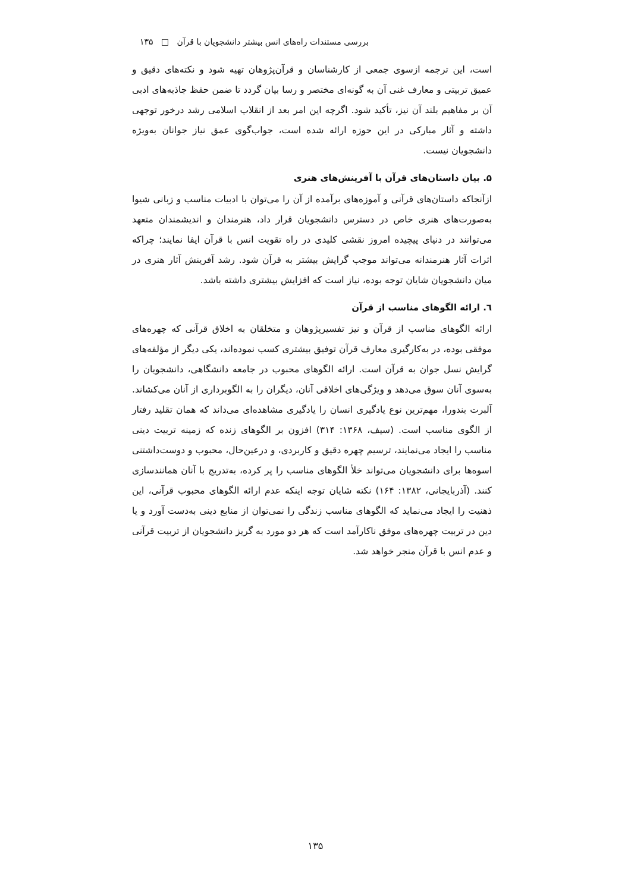بررسی مستندات راه‌های انس بیشتر دانشجویان با قرآن □ ۱۳۵
است، این ترجمه ازسوی جمعی از کارشناسان و قرآن‌پژوهان تهیه شود و نکته‌های دقیق و عمیق تربیتی و معارف غنی آن به گونه‌ای مختصر و رسا بیان گردد تا ضمن حفظ جاذبه‌های ادبی آن بر مفاهیم بلند آن نیز، تأکید شود. اگرچه این امر بعد از انقلاب اسلامی رشد درخور توجهی داشته و آثار مبارکی در این حوزه ارائه شده است، جواب‌گوی عمق نیاز جوانان به‌ویژه دانشجویان نیست.
۵. بیان داستان‌های قرآن با آفرینش‌های هنری
ازآنجاکه داستان‌های قرآنی و آموزه‌های برآمده از آن را می‌توان با ادبیات مناسب و زبانی شیوا به‌صورت‌های هنری خاص در دسترس دانشجویان قرار داد، هنرمندان و اندیشمندان متعهد می‌توانند در دنیای پیچیده امروز نقشی کلیدی در راه تقویت انس با قرآن ایفا نمایند؛ چراکه اثرات آثار هنرمندانه می‌تواند موجب گرایش بیشتر به قرآن شود. رشد آفرینش آثار هنری در میان دانشجویان شایان توجه بوده، نیاز است که افزایش بیشتری داشته باشد.
٦. ارائه الگوهای مناسب از قرآن
ارائه الگوهای مناسب از قرآن و نیز تفسیرپژوهان و متخلقان به اخلاق قرآنی که چهره‌های موفقی بوده، در به‌کارگیری معارف قرآن توفیق بیشتری کسب نموده‌اند، یکی دیگر از مؤلفه‌های گرایش نسل جوان به قرآن است. ارائه الگوهای محبوب در جامعه دانشگاهی، دانشجویان را به‌سوی آنان سوق می‌دهد و ویژگی‌های اخلاقی آنان، دیگران را به الگوبرداری از آنان می‌کشاند. آلبرت بندورا، مهم‌ترین نوع یادگیری انسان را یادگیری مشاهده‌ای می‌داند که همان تقلید رفتار از الگوی مناسب است. (سیف، ۱۳۶۸: ۳۱۴) افزون بر الگوهای زنده که زمینه تربیت دینی مناسب را ایجاد می‌نمایند، ترسیم چهره دقیق و کاربردی، و درعین‌حال، محبوب و دوست‌داشتنی اسوه‌ها برای دانشجویان می‌تواند خلأ الگوهای مناسب را پر کرده، به‌تدریج با آنان همانندسازی کنند. (آذربایجانی، ۱۳۸۲: ۱۶۴) نکته شایان توجه اینکه عدم ارائه الگوهای محبوب قرآنی، این ذهنیت را ایجاد می‌نماید که الگوهای مناسب زندگی را نمی‌توان از منابع دینی به‌دست آورد و یا دین در تربیت چهره‌های موفق ناکارآمد است که هر دو مورد به گریز دانشجویان از تربیت قرآنی و عدم انس با قرآن منجر خواهد شد.
۱۳۵